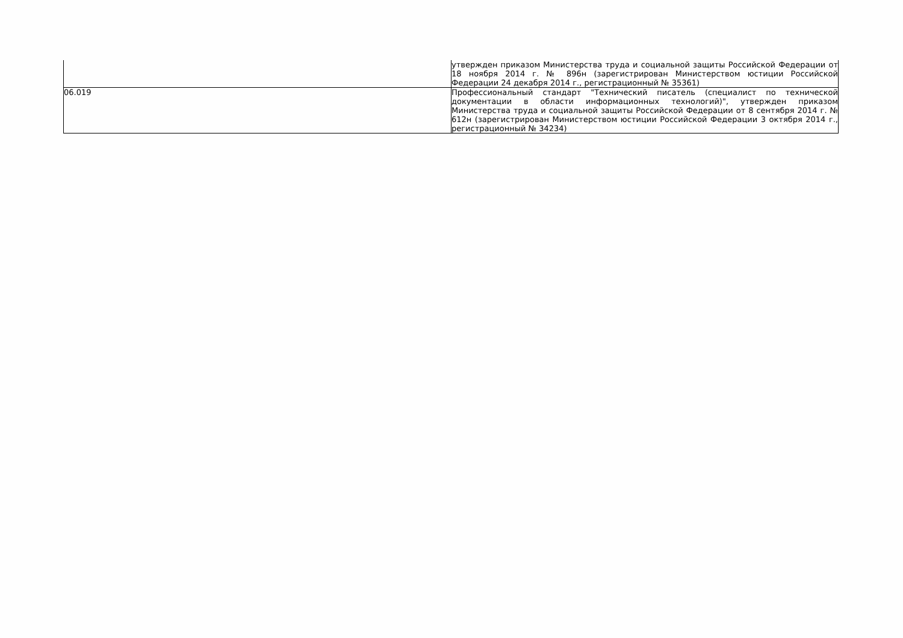| | утвержден приказом Министерства труда и социальной защиты Российской Федерации от 18 ноября 2014 г. № 896н (зарегистрирован Министерством юстиции Российской Федерации 24 декабря 2014 г., регистрационный № 35361) |
| 06.019 | Профессиональный стандарт "Технический писатель (специалист по технической документации в области информационных технологий)", утвержден приказом Министерства труда и социальной защиты Российской Федерации от 8 сентября 2014 г. № 612н (зарегистрирован Министерством юстиции Российской Федерации 3 октября 2014 г., регистрационный № 34234) |